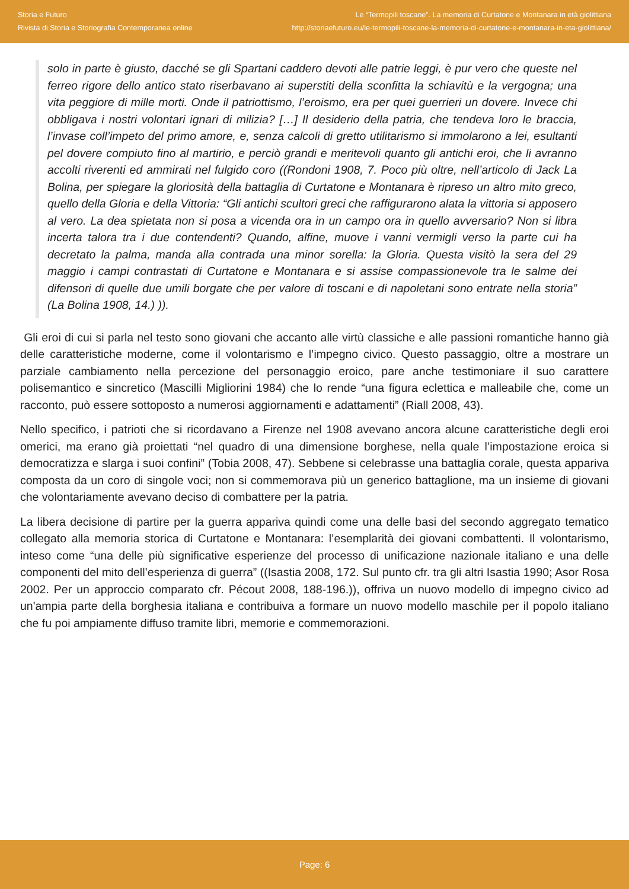Storia e Futuro
Rivista di Storia e Storiografia Contemporanea online
Le “Termopili toscane”. La memoria di Curtatone e Montanara in età giolittiana
http://storiaefuturo.eu/le-termopili-toscane-la-memoria-di-curtatone-e-montanara-in-eta-giolittiana/
solo in parte è giusto, dacché se gli Spartani caddero devoti alle patrie leggi, è pur vero che queste nel ferreo rigore dello antico stato riserbavano ai superstiti della sconfitta la schiavitù e la vergogna; una vita peggiore di mille morti. Onde il patriottismo, l’eroismo, era per quei guerrieri un dovere. Invece chi obbligava i nostri volontari ignari di milizia? […] Il desiderio della patria, che tendeva loro le braccia, l’invase coll’impeto del primo amore, e, senza calcoli di gretto utilitarismo si immolarono a lei, esultanti pel dovere compiuto fino al martirio, e perciò grandi e meritevoli quanto gli antichi eroi, che li avranno accolti riverenti ed ammirati nel fulgido coro ((Rondoni 1908, 7. Poco più oltre, nell’articolo di Jack La Bolina, per spiegare la gloriosità della battaglia di Curtatone e Montanara è ripreso un altro mito greco, quello della Gloria e della Vittoria: “Gli antichi scultori greci che raffigurarono alata la vittoria si apposero al vero. La dea spietata non si posa a vicenda ora in un campo ora in quello avversario? Non si libra incerta talora tra i due contendenti? Quando, alfine, muove i vanni vermigli verso la parte cui ha decretato la palma, manda alla contrada una minor sorella: la Gloria. Questa visitò la sera del 29 maggio i campi contrastati di Curtatone e Montanara e si assise compassionevole tra le salme dei difensori di quelle due umili borgate che per valore di toscani e di napoletani sono entrate nella storia” (La Bolina 1908, 14.) )).
Gli eroi di cui si parla nel testo sono giovani che accanto alle virtù classiche e alle passioni romantiche hanno già delle caratteristiche moderne, come il volontarismo e l’impegno civico. Questo passaggio, oltre a mostrare un parziale cambiamento nella percezione del personaggio eroico, pare anche testimoniare il suo carattere polisemantico e sincretico (Mascilli Migliorini 1984) che lo rende “una figura eclettica e malleabile che, come un racconto, può essere sottoposto a numerosi aggiornamenti e adattamenti” (Riall 2008, 43).
Nello specifico, i patrioti che si ricordavano a Firenze nel 1908 avevano ancora alcune caratteristiche degli eroi omerici, ma erano già proiettati “nel quadro di una dimensione borghese, nella quale l’impostazione eroica si democratizza e slarga i suoi confini” (Tobia 2008, 47). Sebbene si celebrasse una battaglia corale, questa appariva composta da un coro di singole voci; non si commemorava più un generico battaglione, ma un insieme di giovani che volontariamente avevano deciso di combattere per la patria.
La libera decisione di partire per la guerra appariva quindi come una delle basi del secondo aggregato tematico collegato alla memoria storica di Curtatone e Montanara: l’esemplarità dei giovani combattenti. Il volontarismo, inteso come “una delle più significative esperienze del processo di unificazione nazionale italiano e una delle componenti del mito dell’esperienza di guerra” ((Isastia 2008, 172. Sul punto cfr. tra gli altri Isastia 1990; Asor Rosa 2002. Per un approccio comparato cfr. Pécout 2008, 188-196.)), offriva un nuovo modello di impegno civico ad un'ampia parte della borghesia italiana e contribuiva a formare un nuovo modello maschile per il popolo italiano che fu poi ampiamente diffuso tramite libri, memorie e commemorazioni.
Page: 6